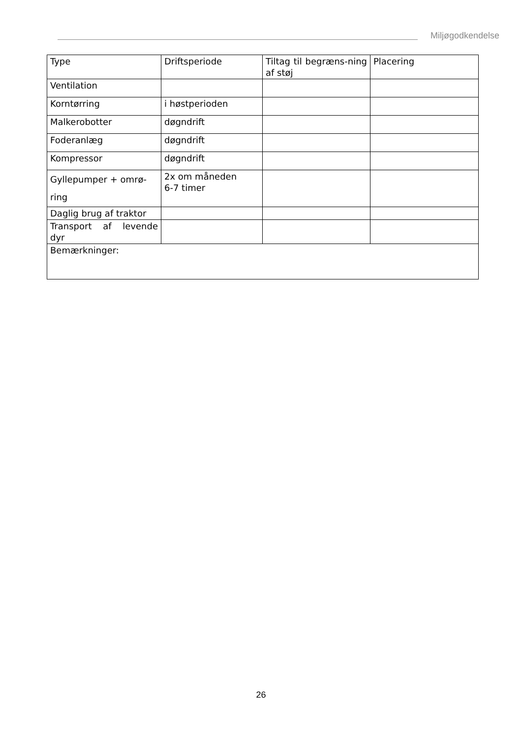Miljøgodkendelse
| Type | Driftsperiode | Tiltag til begræns-ning af støj | Placering |
| Ventilation | | | |
| Korntørring | i høstperioden | | |
| Malkerobotter | døgndrift | | |
| Foderanlæg | døgndrift | | |
| Kompressor | døgndrift | | |
| Gyllepumper + omrø-ring | 2x om måneden 6-7 timer | | |
| Daglig brug af traktor | | | |
| Transport af levende dyr | | | |
| Bemærkninger: | | | |
26